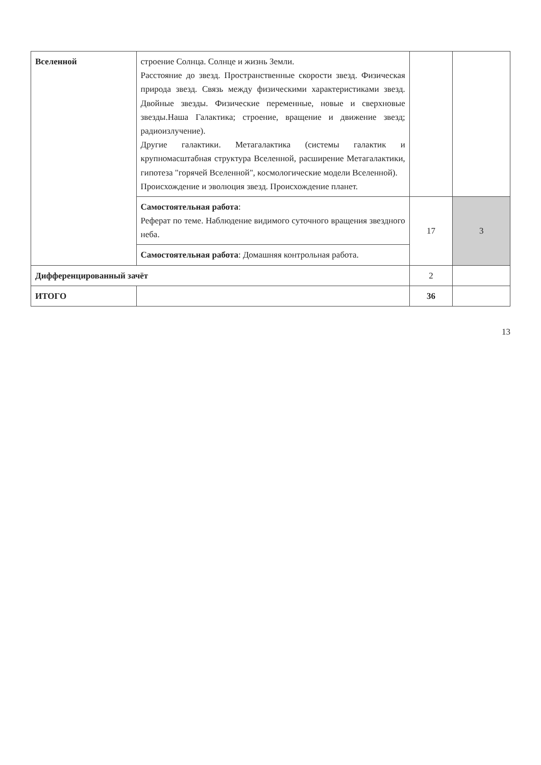| Вселенной | строение Солнца. Солнце и жизнь Земли. Расстояние до звезд. Пространственные скорости звезд. Физическая природа звезд. Связь между физическими характеристиками звезд. Двойные звезды. Физические переменные, новые и сверхновые звезды.Наша Галактика; строение, вращение и движение звезд; радиоизлучение). Другие галактики. Метагалактика (системы галактик и крупномасштабная структура Вселенной, расширение Метагалактики, гипотеза "горячей Вселенной", космологические модели Вселенной). Происхождение и эволюция звезд. Происхождение планет. | | |
| | Самостоятельная работа : Реферат по теме. Наблюдение видимого суточного вращения звездного неба. | 17 | 3 |
| | Самостоятельная работа : Домашняя контрольная работа. | | |
| Дифференцированный зачёт | | 2 | |
| ИТОГО | | 36 | |
13